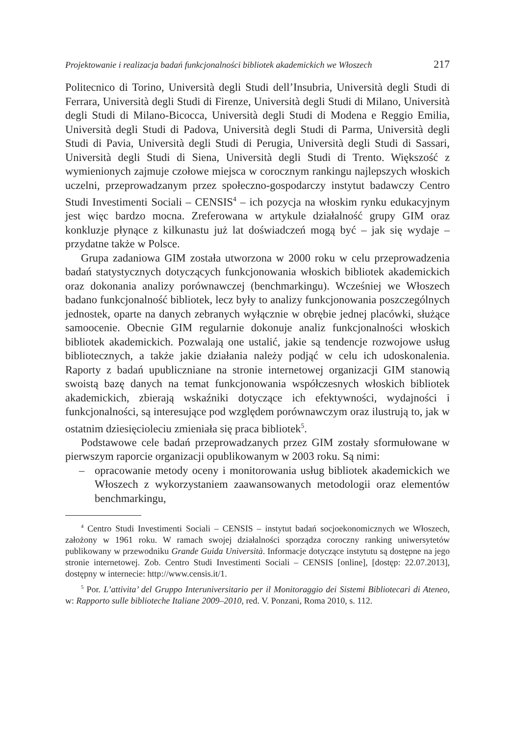Projektowanie i realizacja badań funkcjonalności bibliotek akademickich we Włoszech 217
Politecnico di Torino, Università degli Studi dell’Insubria, Università degli Studi di Ferrara, Università degli Studi di Firenze, Università degli Studi di Milano, Università degli Studi di Milano-Bicocca, Università degli Studi di Modena e Reggio Emilia, Università degli Studi di Padova, Università degli Studi di Parma, Università degli Studi di Pavia, Università degli Studi di Perugia, Università degli Studi di Sassari, Università degli Studi di Siena, Università degli Studi di Trento. Większość z wymienionych zajmuje czołowe miejsca w corocznym rankingu najlepszych włoskich uczelni, przeprowadzanym przez społeczno-gospodarczy instytut badawczy Centro Studi Investimenti Sociali – CENSIS<sup>4</sup> – ich pozycja na włoskim rynku edukacyjnym jest więc bardzo mocna. Zreferowana w artykule działalność grupy GIM oraz konkluzje płynące z kilkunastu już lat doświadczeń mogą być – jak się wydaje – przydatne także w Polsce.
Grupa zadaniowa GIM została utworzona w 2000 roku w celu przeprowadzenia badań statystycznych dotyczących funkcjonowania włoskich bibliotek akademickich oraz dokonania analizy porównawczej (benchmarkingu). Wcześniej we Włoszech badano funkcjonalność bibliotek, lecz były to analizy funkcjonowania poszczególnych jednostek, oparte na danych zebranych wyłącznie w obrębie jednej placówki, służące samoocenie. Obecnie GIM regularnie dokonuje analiz funkcjonalności włoskich bibliotek akademickich. Pozwalają one ustalić, jakie są tendencje rozwojowe usług bibliotecznych, a także jakie działania należy podjąć w celu ich udoskonalenia. Raporty z badań upubliczniane na stronie internetowej organizacji GIM stanowią swoistą bazę danych na temat funkcjonowania współczesnych włoskich bibliotek akademickich, zbierają wskaźniki dotyczące ich efektywności, wydajności i funkcjonalności, są interesujące pod względem porównawczym oraz ilustrują to, jak w ostatnim dziesięcioleciu zmieniała się praca bibliotek<sup>5</sup>.
Podstawowe cele badań przeprowadzanych przez GIM zostały sformułowane w pierwszym raporcie organizacji opublikowanym w 2003 roku. Są nimi:
– opracowanie metody oceny i monitorowania usług bibliotek akademickich we Włoszech z wykorzystaniem zaawansowanych metodologii oraz elementów benchmarkingu,
<sup>4</sup> Centro Studi Investimenti Sociali – CENSIS – instytut badań socjoekonomicznych we Włoszech, założony w 1961 roku. W ramach swojej działalności sporządza coroczny ranking uniwersytetów publikowany w przewodniku Grande Guida Università. Informacje dotyczące instytutu są dostępne na jego stronie internetowej. Zob. Centro Studi Investimenti Sociali – CENSIS [online], [dostęp: 22.07.2013], dostępny w internecie: http://www.censis.it/1.
<sup>5</sup> Por. L’attivita’ del Gruppo Interuniversitario per il Monitoraggio dei Sistemi Bibliotecari di Ateneo, w: Rapporto sulle biblioteche Italiane 2009–2010, red. V. Ponzani, Roma 2010, s. 112.